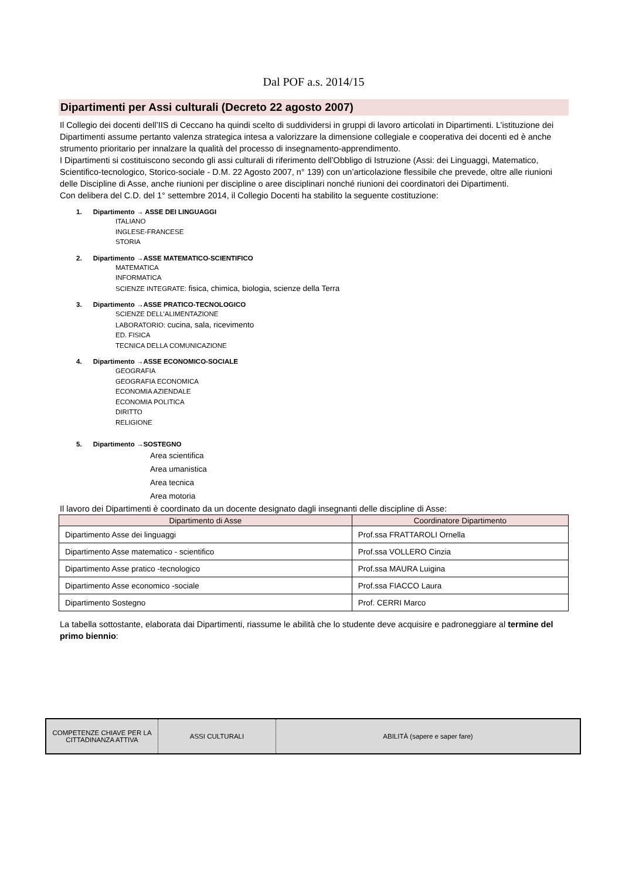Dal POF a.s. 2014/15
Dipartimenti per Assi culturali (Decreto 22 agosto 2007)
Il Collegio dei docenti dell’IIS di Ceccano ha quindi scelto di suddividersi in gruppi di lavoro articolati in Dipartimenti. L’istituzione dei Dipartimenti assume pertanto valenza strategica intesa a valorizzare la dimensione collegiale e cooperativa dei docenti ed è anche strumento prioritario per innalzare la qualità del processo di insegnamento-apprendimento.
I Dipartimenti si costituiscono secondo gli assi culturali di riferimento dell’Obbligo di Istruzione (Assi: dei Linguaggi, Matematico, Scientifico-tecnologico, Storico-sociale - D.M. 22 Agosto 2007, n° 139) con un’articolazione flessibile che prevede, oltre alle riunioni delle Discipline di Asse, anche riunioni per discipline o aree disciplinari nonché riunioni dei coordinatori dei Dipartimenti.
Con delibera del C.D. del 1° settembre 2014, il Collegio Docenti ha stabilito la seguente costituzione:
1. Dipartimento → ASSE DEI LINGUAGGI
ITALIANO
INGLESE-FRANCESE
STORIA
2. Dipartimento →ASSE MATEMATICO-SCIENTIFICO
MATEMATICA
INFORMATICA
SCIENZE INTEGRATE: fisica, chimica, biologia, scienze della Terra
3. Dipartimento →ASSE PRATICO-TECNOLOGICO
SCIENZE DELL’ALIMENTAZIONE
LABORATORIO: cucina, sala, ricevimento
ED. FISICA
TECNICA DELLA COMUNICAZIONE
4. Dipartimento →ASSE ECONOMICO-SOCIALE
GEOGRAFIA
GEOGRAFIA ECONOMICA
ECONOMIA AZIENDALE
ECONOMIA POLITICA
DIRITTO
RELIGIONE
5. Dipartimento →SOSTEGNO
Area scientifica
Area umanistica
Area tecnica
Area motoria
Il lavoro dei Dipartimenti è coordinato da un docente designato dagli insegnanti delle discipline di Asse:
| Dipartimento di Asse | Coordinatore Dipartimento |
| --- | --- |
| Dipartimento Asse dei linguaggi | Prof.ssa FRATTAROLI Ornella |
| Dipartimento Asse matematico - scientifico | Prof.ssa VOLLERO Cinzia |
| Dipartimento Asse pratico -tecnologico | Prof.ssa MAURA Luigina |
| Dipartimento Asse economico -sociale | Prof.ssa FIACCO Laura |
| Dipartimento Sostegno | Prof. CERRI Marco |
La tabella sottostante, elaborata dai Dipartimenti, riassume le abilità che lo studente deve acquisire e padroneggiare al termine del primo biennio:
| COMPETENZE CHIAVE PER LA CITTADINANZA ATTIVA | ASSI CULTURALI | ABILITÀ (sapere e saper fare) |